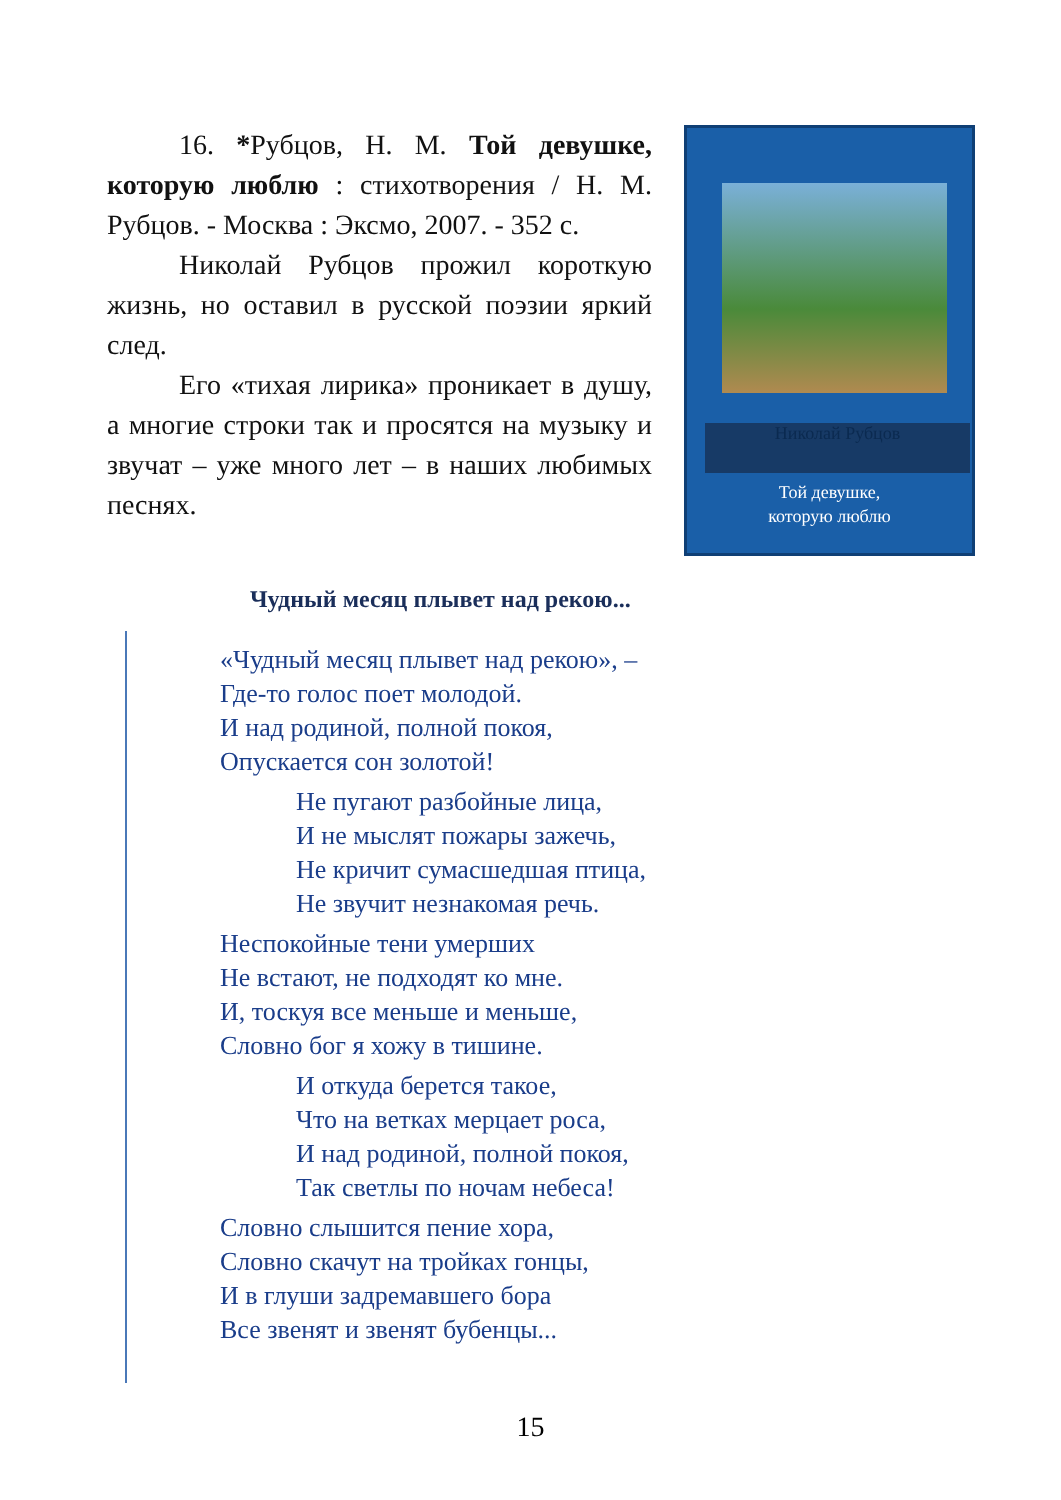16. *Рубцов, Н. М. Той девушке, которую люблю : стихотворения / Н. М. Рубцов. - Москва : Эксмо, 2007. - 352 с.
Николай Рубцов прожил короткую жизнь, но оставил в русской поэзии яркий след.
Его «тихая лирика» проникает в душу, а многие строки так и просятся на музыку и звучат – уже много лет – в наших любимых песнях.
Николай Рубцов
Той девушке,
которую люблю
Чудный месяц плывет над рекою...
«Чудный месяц плывет над рекою», –
Где-то голос поет молодой.
И над родиной, полной покоя,
Опускается сон золотой!
Не пугают разбойные лица,
И не мыслят пожары зажечь,
Не кричит сумасшедшая птица,
Не звучит незнакомая речь.
Неспокойные тени умерших
Не встают, не подходят ко мне.
И, тоскуя все меньше и меньше,
Словно бог я хожу в тишине.
И откуда берется такое,
Что на ветках мерцает роса,
И над родиной, полной покоя,
Так светлы по ночам небеса!
Словно слышится пение хора,
Словно скачут на тройках гонцы,
И в глуши задремавшего бора
Все звенят и звенят бубенцы...
15